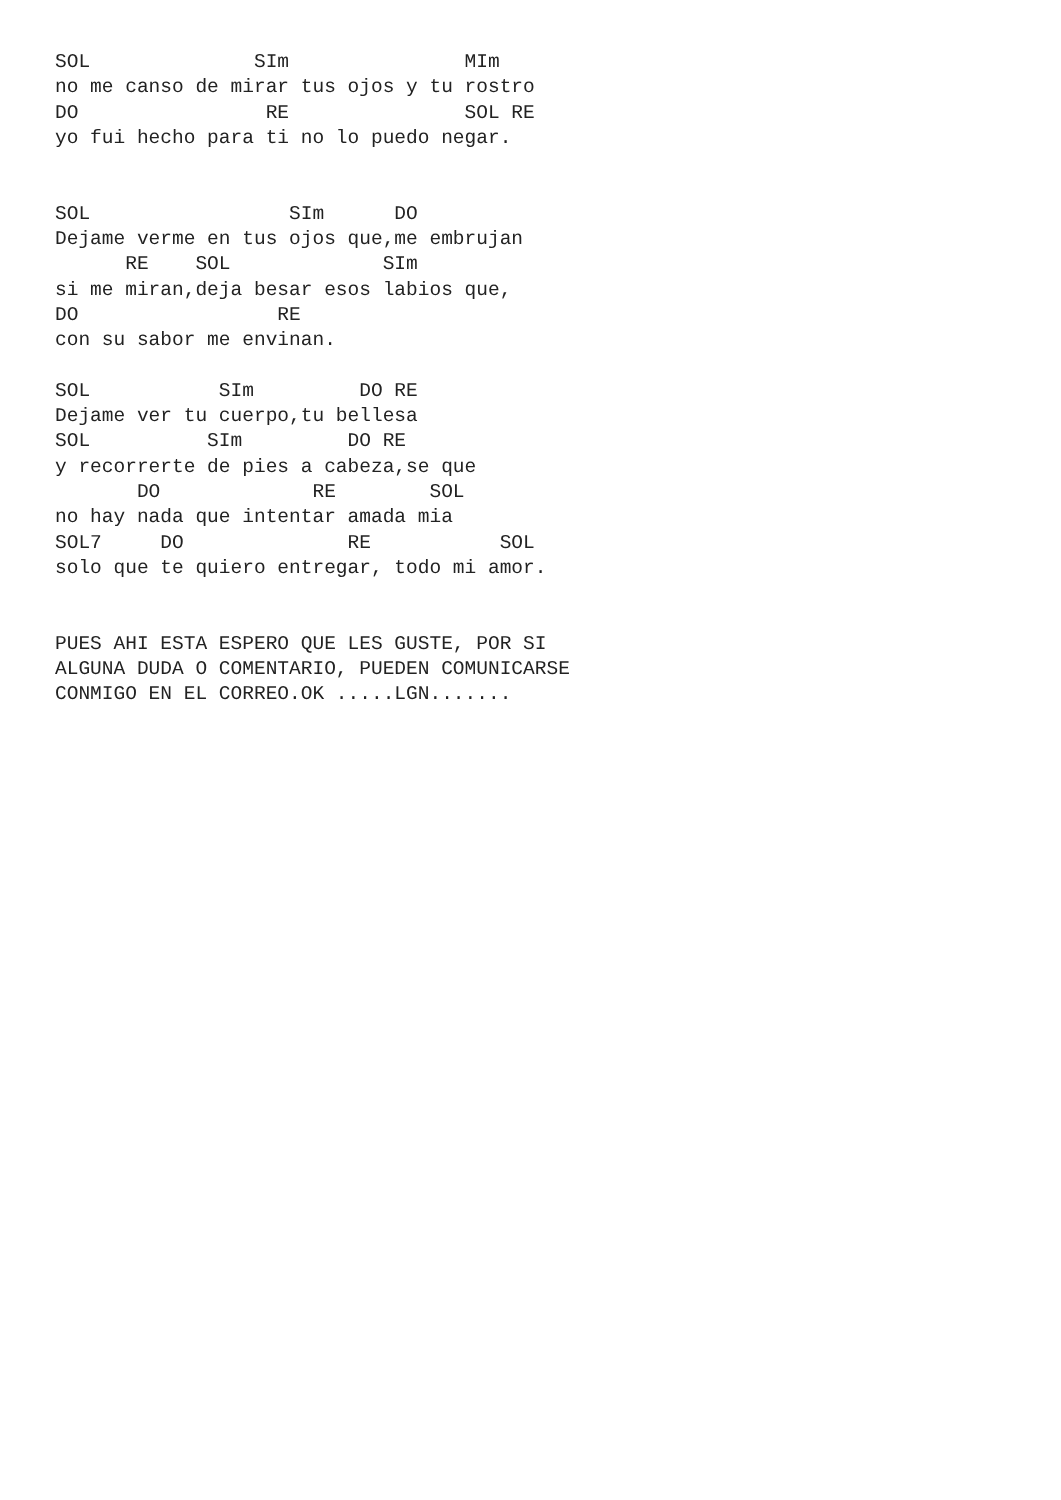SOL              SIm               MIm
no me canso de mirar tus ojos y tu rostro
DO                RE               SOL RE
yo fui hecho para ti no lo puedo negar.


SOL                 SIm      DO
Dejame verme en tus ojos que,me embrujan
      RE    SOL             SIm
si me miran,deja besar esos labios que,
DO                 RE
con su sabor me envinan.

SOL           SIm         DO RE
Dejame ver tu cuerpo,tu bellesa
SOL          SIm         DO RE
y recorrerte de pies a cabeza,se que
       DO             RE        SOL
no hay nada que intentar amada mia
SOL7     DO              RE           SOL
solo que te quiero entregar, todo mi amor.


PUES AHI ESTA ESPERO QUE LES GUSTE, POR SI
ALGUNA DUDA O COMENTARIO, PUEDEN COMUNICARSE
CONMIGO EN EL CORREO.OK .....LGN.......